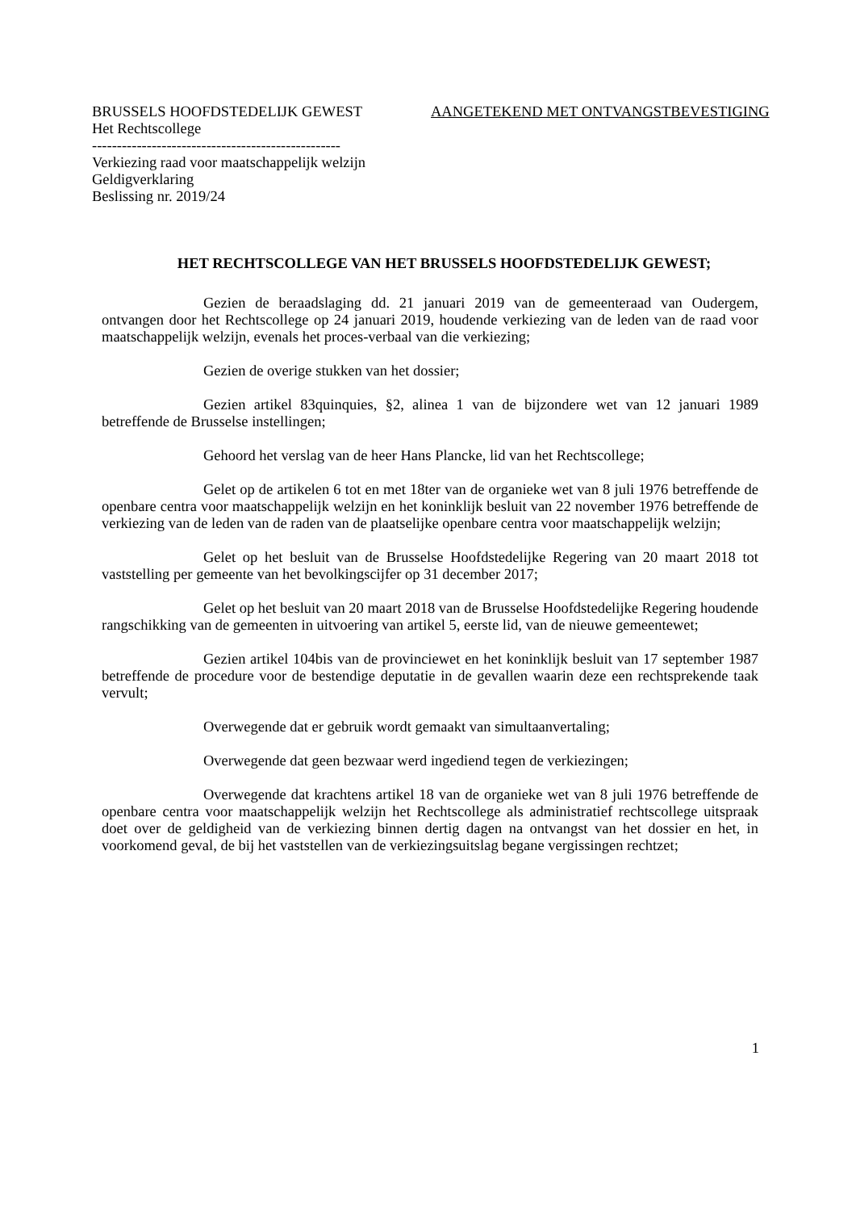BRUSSELS HOOFDSTEDELIJK GEWEST AANGETEKEND MET ONTVANGSTBEVESTIGING
Het Rechtscollege
--------------------------------------------------
Verkiezing raad voor maatschappelijk welzijn
Geldigverklaring
Beslissing nr. 2019/24
HET RECHTSCOLLEGE VAN HET BRUSSELS HOOFDSTEDELIJK GEWEST;
Gezien de beraadslaging dd. 21 januari 2019 van de gemeenteraad van Oudergem, ontvangen door het Rechtscollege op 24 januari 2019, houdende verkiezing van de leden van de raad voor maatschappelijk welzijn, evenals het proces-verbaal van die verkiezing;
Gezien de overige stukken van het dossier;
Gezien artikel 83quinquies, §2, alinea 1 van de bijzondere wet van 12 januari 1989 betreffende de Brusselse instellingen;
Gehoord het verslag van de heer Hans Plancke, lid van het Rechtscollege;
Gelet op de artikelen 6 tot en met 18ter van de organieke wet van 8 juli 1976 betreffende de openbare centra voor maatschappelijk welzijn en het koninklijk besluit van 22 november 1976 betreffende de verkiezing van de leden van de raden van de plaatselijke openbare centra voor maatschappelijk welzijn;
Gelet op het besluit van de Brusselse Hoofdstedelijke Regering van 20 maart 2018 tot vaststelling per gemeente van het bevolkingscijfer op 31 december 2017;
Gelet op het besluit van 20 maart 2018 van de Brusselse Hoofdstedelijke Regering houdende rangschikking van de gemeenten in uitvoering van artikel 5, eerste lid, van de nieuwe gemeentewet;
Gezien artikel 104bis van de provinciewet en het koninklijk besluit van 17 september 1987 betreffende de procedure voor de bestendige deputatie in de gevallen waarin deze een rechtsprekende taak vervult;
Overwegende dat er gebruik wordt gemaakt van simultaanvertaling;
Overwegende dat geen bezwaar werd ingediend tegen de verkiezingen;
Overwegende dat krachtens artikel 18 van de organieke wet van 8 juli 1976 betreffende de openbare centra voor maatschappelijk welzijn het Rechtscollege als administratief rechtscollege uitspraak doet over de geldigheid van de verkiezing binnen dertig dagen na ontvangst van het dossier en het, in voorkomend geval, de bij het vaststellen van de verkiezingsuitslag begane vergissingen rechtzet;
1